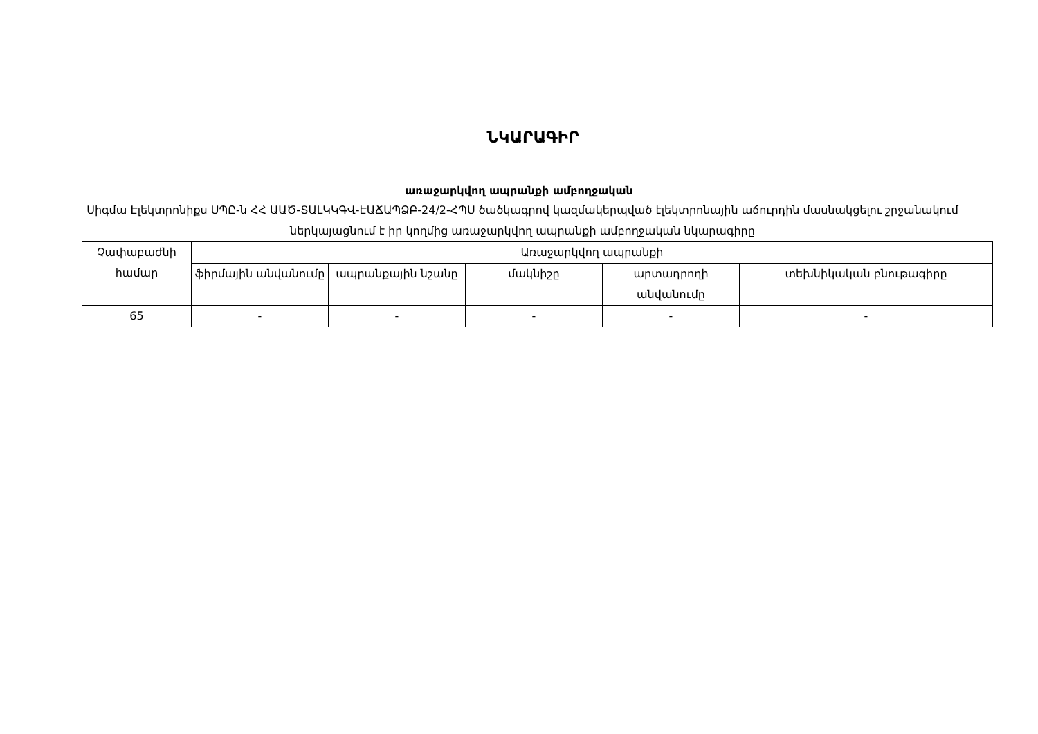ՆԿԱՐԱԳԻՐ
առաջարկվող ապրանքի ամբողջական
Սիգմա Էլեկտրոնիքս ՍՊԸ-ն ՀՀ ԱԱԾ-ՏԱԼԿԿԳՎ-ԷԱՃԱՊՁԲ-24/2-ՀՊՍ ծածկագրով կազմակերպված էլեկտրոնային աճուրդին մասնակցելու շրջանակում ներկայացնում է իր կողմից առաջարկվող ապրանքի ամբողջական նկարագիրը
| Չափաբաժնի համար | Առաջարկվող ապրանքի | | | | |
| --- | --- | --- | --- | --- | --- |
| | ֆիրմային անվանումը | ապրանքային նշանը | մակնիշը | արտադրողի անվանումը | տեխնիկական բնութագիրը |
| 65 | - | - | - | - | - |